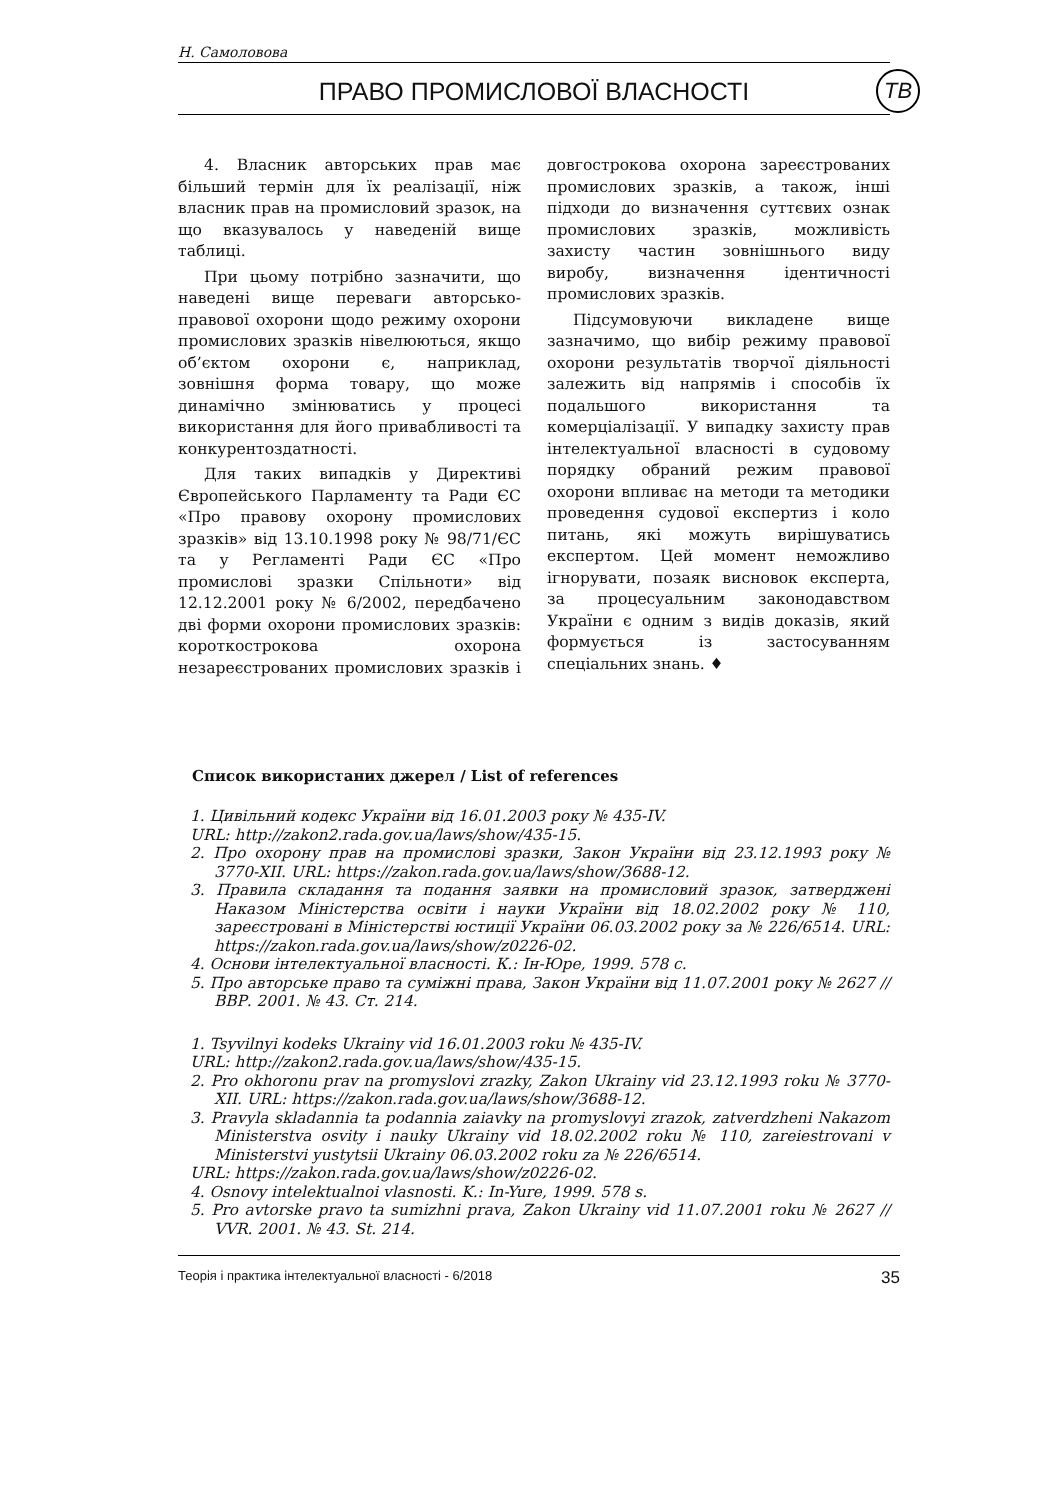Н. Самоловова
ПРАВО ПРОМИСЛОВОЇ ВЛАСНОСТІ ТВ
4. Власник авторських прав має більший термін для їх реалізації, ніж власник прав на промисловий зразок, на що вказувалось у наведеній вище таблиці.
При цьому потрібно зазначити, що наведені вище переваги авторсько-правової охорони щодо режиму охорони промислових зразків нівелюються, якщо об’єктом охорони є, наприклад, зовнішня форма товару, що може динамічно змінюватись у процесі використання для його привабливості та конкурентоздатності.
Для таких випадків у Директиві Європейського Парламенту та Ради ЄС «Про правову охорону промислових зразків» від 13.10.1998 року № 98/71/ЄС та у Регламенті Ради ЄС «Про промислові зразки Спільноти» від 12.12.2001 року № 6/2002, передбачено дві форми охорони промислових зразків: короткострокова охорона незареєстрованих промислових зразків і довгострокова охорона зареєстрованих промислових зразків, а також, інші підходи до визначення суттєвих ознак промислових зразків, можливість захисту частин зовнішнього виду виробу, визначення ідентичності промислових зразків.
Підсумовуючи викладене вище зазначимо, що вибір режиму правової охорони результатів творчої діяльності залежить від напрямів і способів їх подальшого використання та комерціалізації. У випадку захисту прав інтелектуальної власності в судовому порядку обраний режим правової охорони впливає на методи та методики проведення судової експертиз і коло питань, які можуть вирішуватись експертом. Цей момент неможливо ігнорувати, позаяк висновок експерта, за процесуальним законодавством України є одним з видів доказів, який формується із застосуванням спеціальних знань. ♦
Список використаних джерел / List of references
1. Цивільний кодекс України від 16.01.2003 року № 435-IV.
URL: http://zakon2.rada.gov.ua/laws/show/435-15.
2. Про охорону прав на промислові зразки, Закон України від 23.12.1993 року № 3770-XII. URL: https://zakon.rada.gov.ua/laws/show/3688-12.
3. Правила складання та подання заявки на промисловий зразок, затверджені Наказом Міністерства освіти і науки України від 18.02.2002 року № 110, зареєстровані в Міністерстві юстиції України 06.03.2002 року за № 226/6514. URL: https://zakon.rada.gov.ua/laws/show/z0226-02.
4. Основи інтелектуальної власності. К.: Ін-Юре, 1999. 578 с.
5. Про авторське право та суміжні права, Закон України від 11.07.2001 року № 2627 // ВВР. 2001. № 43. Ст. 214.
1. Tsyvilnyi kodeks Ukrainy vid 16.01.2003 roku № 435-IV.
URL: http://zakon2.rada.gov.ua/laws/show/435-15.
2. Pro okhoronu prav na promyslovi zrazky, Zakon Ukrainy vid 23.12.1993 roku № 3770-XII. URL: https://zakon.rada.gov.ua/laws/show/3688-12.
3. Pravyla skladannia ta podannia zaiavky na promyslovyi zrazok, zatverdzheni Nakazom Ministerstva osvity i nauky Ukrainy vid 18.02.2002 roku № 110, zareiestrovani v Ministerstvi yustytsii Ukrainy 06.03.2002 roku za № 226/6514.
URL: https://zakon.rada.gov.ua/laws/show/z0226-02.
4. Osnovy intelektualnoi vlasnosti. K.: In-Yure, 1999. 578 s.
5. Pro avtorske pravo ta sumizhni prava, Zakon Ukrainy vid 11.07.2001 roku № 2627 // VVR. 2001. № 43. St. 214.
Теорія і практика інтелектуальної власності - 6/2018 35